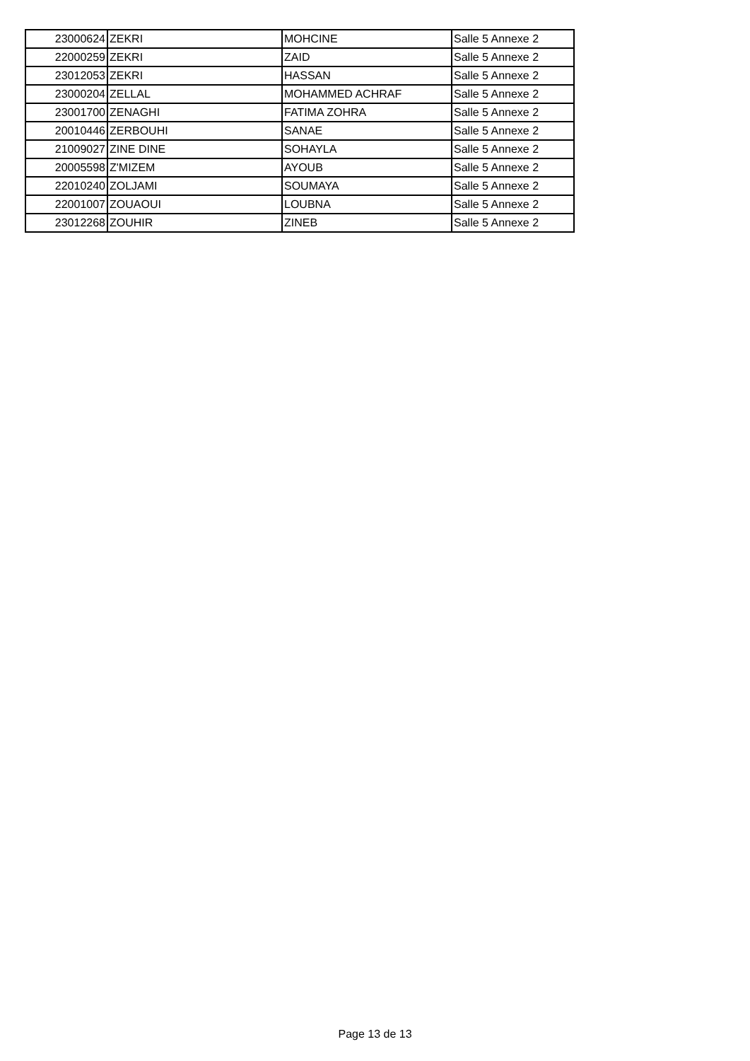| 23000624 | ZEKRI | MOHCINE | Salle 5 Annexe 2 |
| 22000259 | ZEKRI | ZAID | Salle 5 Annexe 2 |
| 23012053 | ZEKRI | HASSAN | Salle 5 Annexe 2 |
| 23000204 | ZELLAL | MOHAMMED ACHRAF | Salle 5 Annexe 2 |
| 23001700 | ZENAGHI | FATIMA ZOHRA | Salle 5 Annexe 2 |
| 20010446 | ZERBOUHI | SANAE | Salle 5 Annexe 2 |
| 21009027 | ZINE DINE | SOHAYLA | Salle 5 Annexe 2 |
| 20005598 | Z'MIZEM | AYOUB | Salle 5 Annexe 2 |
| 22010240 | ZOLJAMI | SOUMAYA | Salle 5 Annexe 2 |
| 22001007 | ZOUAOUI | LOUBNA | Salle 5 Annexe 2 |
| 23012268 | ZOUHIR | ZINEB | Salle 5 Annexe 2 |
Page 13 de 13